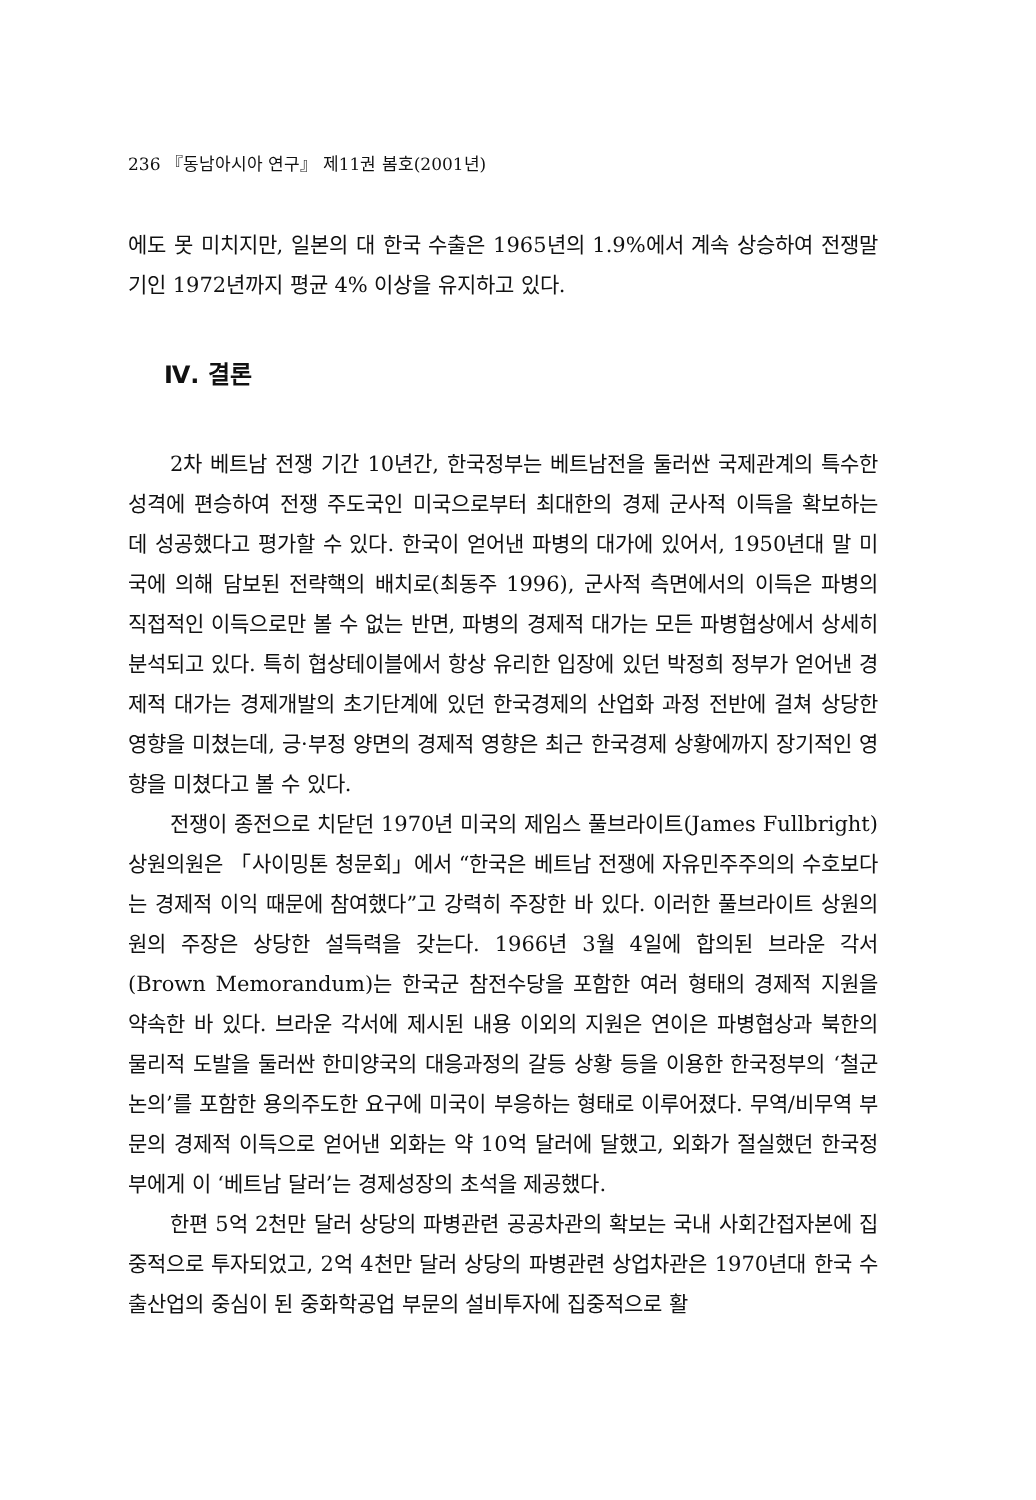236 『동남아시아 연구』 제11권 봄호(2001년)
에도 못 미치지만, 일본의 대 한국 수출은 1965년의 1.9%에서 계속 상승하여 전쟁말기인 1972년까지 평균 4% 이상을 유지하고 있다.
Ⅳ. 결론
2차 베트남 전쟁 기간 10년간, 한국정부는 베트남전을 둘러싼 국제관계의 특수한 성격에 편승하여 전쟁 주도국인 미국으로부터 최대한의 경제 군사적 이득을 확보하는 데 성공했다고 평가할 수 있다. 한국이 얻어낸 파병의 대가에 있어서, 1950년대 말 미국에 의해 담보된 전략핵의 배치로(최동주 1996), 군사적 측면에서의 이득은 파병의 직접적인 이득으로만 볼 수 없는 반면, 파병의 경제적 대가는 모든 파병협상에서 상세히 분석되고 있다. 특히 협상테이블에서 항상 유리한 입장에 있던 박정희 정부가 얻어낸 경제적 대가는 경제개발의 초기단계에 있던 한국경제의 산업화 과정 전반에 걸쳐 상당한 영향을 미쳤는데, 긍·부정 양면의 경제적 영향은 최근 한국경제 상황에까지 장기적인 영향을 미쳤다고 볼 수 있다.
전쟁이 종전으로 치닫던 1970년 미국의 제임스 풀브라이트(James Fullbright) 상원의원은 「사이밍톤 청문회」에서 “한국은 베트남 전쟁에 자유민주주의의 수호보다는 경제적 이익 때문에 참여했다”고 강력히 주장한 바 있다. 이러한 풀브라이트 상원의원의 주장은 상당한 설득력을 갖는다. 1966년 3월 4일에 합의된 브라운 각서 (Brown Memorandum)는 한국군 참전수당을 포함한 여러 형태의 경제적 지원을 약속한 바 있다. 브라운 각서에 제시된 내용 이외의 지원은 연이은 파병협상과 북한의 물리적 도발을 둘러싼 한미양국의 대응과정의 갈등 상황 등을 이용한 한국정부의 ‘철군 논의’를 포함한 용의주도한 요구에 미국이 부응하는 형태로 이루어졌다. 무역/비무역 부문의 경제적 이득으로 얻어낸 외화는 약 10억 달러에 달했고, 외화가 절실했던 한국정부에게 이 ‘베트남 달러’는 경제성장의 초석을 제공했다.
한편 5억 2천만 달러 상당의 파병관련 공공차관의 확보는 국내 사회간접자본에 집중적으로 투자되었고, 2억 4천만 달러 상당의 파병관련 상업차관은 1970년대 한국 수출산업의 중심이 된 중화학공업 부문의 설비투자에 집중적으로 활